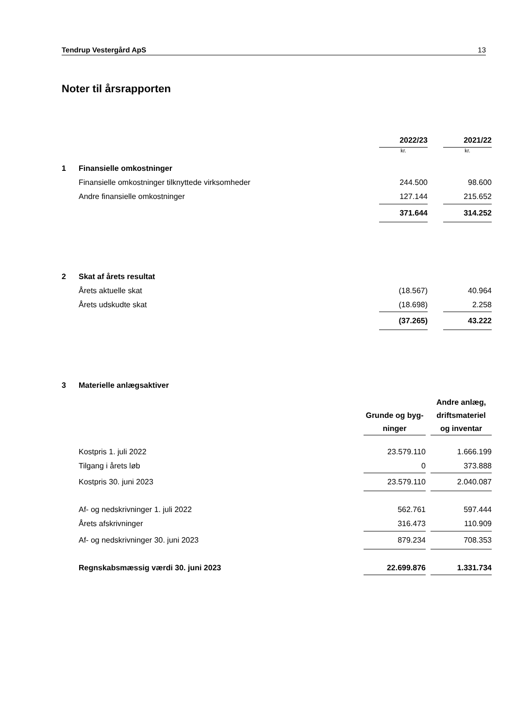Tendrup Vestergård ApS 13
Noter til årsrapporten
| | | 2022/23 | | 2021/22 |
| | | kr. | | kr. |
| 1 | Finansielle omkostninger | | | |
| | Finansielle omkostninger tilknyttede virksomheder | 244.500 | | 98.600 |
| | Andre finansielle omkostninger | 127.144 | | 215.652 |
| | | 371.644 | | 314.252 |
| 2 | Skat af årets resultat | | | |
| | Årets aktuelle skat | (18.567) | | 40.964 |
| | Årets udskudte skat | (18.698) | | 2.258 |
| | | (37.265) | | 43.222 |
| 3 | Materielle anlægsaktiver | | | |
| | | Grunde og byg- ninger | | Andre anlæg, driftsmateriel og inventar |
| | Kostpris 1. juli 2022 | 23.579.110 | | 1.666.199 |
| | Tilgang i årets løb | 0 | | 373.888 |
| | Kostpris 30. juni 2023 | 23.579.110 | | 2.040.087 |
| | Af- og nedskrivninger 1. juli 2022 | 562.761 | | 597.444 |
| | Årets afskrivninger | 316.473 | | 110.909 |
| | Af- og nedskrivninger 30. juni 2023 | 879.234 | | 708.353 |
| | Regnskabsmæssig værdi 30. juni 2023 | 22.699.876 | | 1.331.734 |